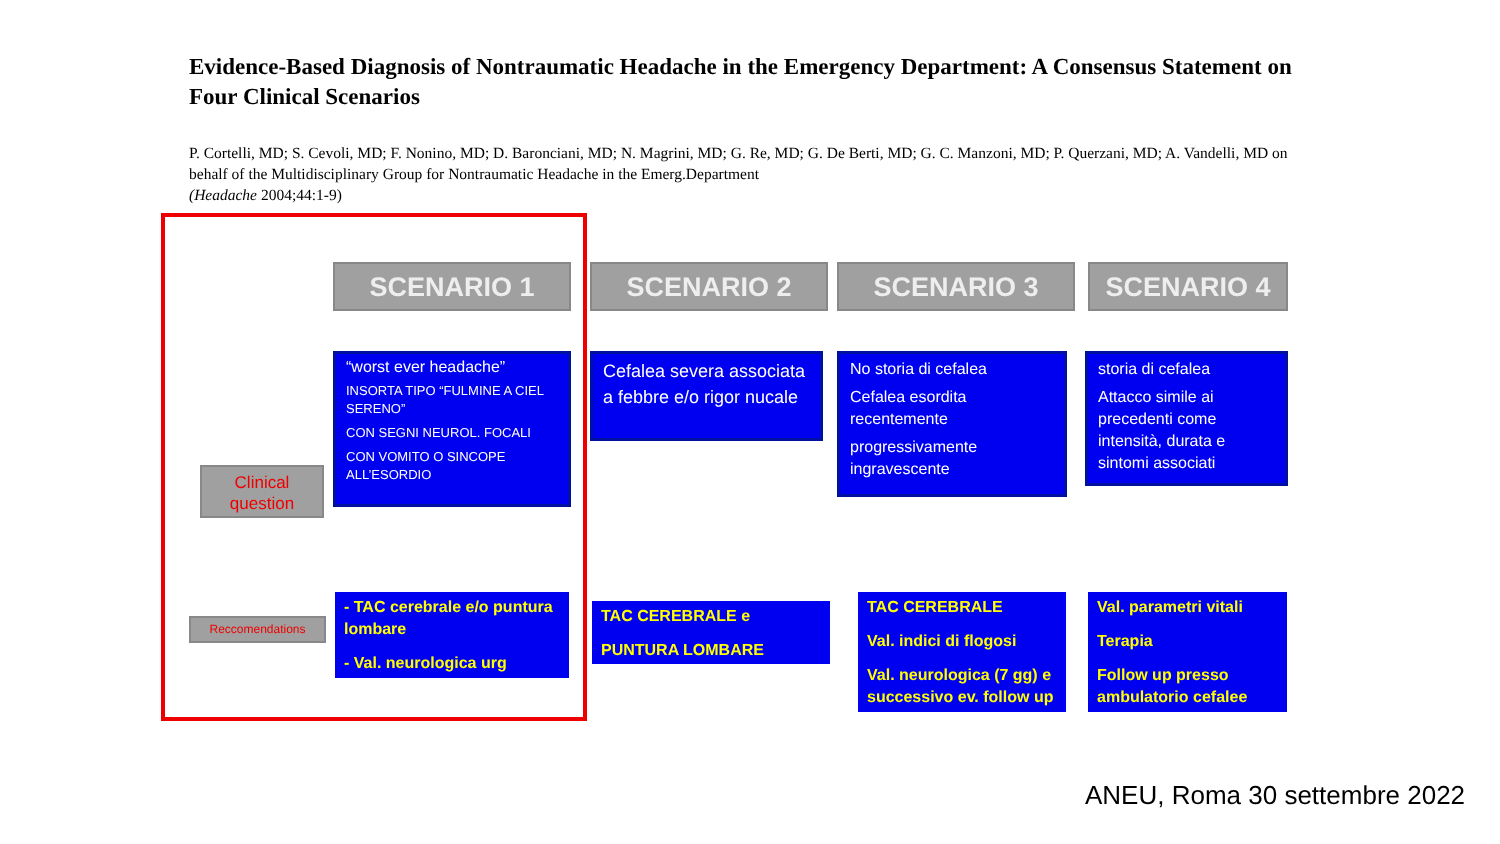Evidence-Based Diagnosis of Nontraumatic Headache in the Emergency Department: A Consensus Statement on Four Clinical Scenarios
P. Cortelli, MD; S. Cevoli, MD; F. Nonino, MD; D. Baronciani, MD; N. Magrini, MD; G. Re, MD; G. De Berti, MD; G. C. Manzoni, MD; P. Querzani, MD; A. Vandelli, MD on behalf of the Multidisciplinary Group for Nontraumatic Headache in the Emerg.Department
(Headache 2004;44:1-9)
SCENARIO 1 SCENARIO 2 SCENARIO 3 SCENARIO 4
Clinical question
Reccomendations
“worst ever headache”
INSORTA TIPO “FULMINE A CIEL SERENO”
CON SEGNI NEUROL. FOCALI
CON VOMITO O SINCOPE ALL’ESORDIO
Cefalea severa associata a febbre e/o rigor nucale
No storia di cefalea
Cefalea esordita recentemente
progressivamente ingravescente
storia di cefalea
Attacco simile ai precedenti come intensità, durata e sintomi associati
- TAC cerebrale e/o puntura lombare
- Val. neurologica urg
TAC CEREBRALE e
PUNTURA LOMBARE
TAC CEREBRALE
Val. indici di flogosi
Val. neurologica (7 gg) e successivo ev. follow up
Val. parametri vitali
Terapia
Follow up presso ambulatorio cefalee
ANEU, Roma 30 settembre 2022